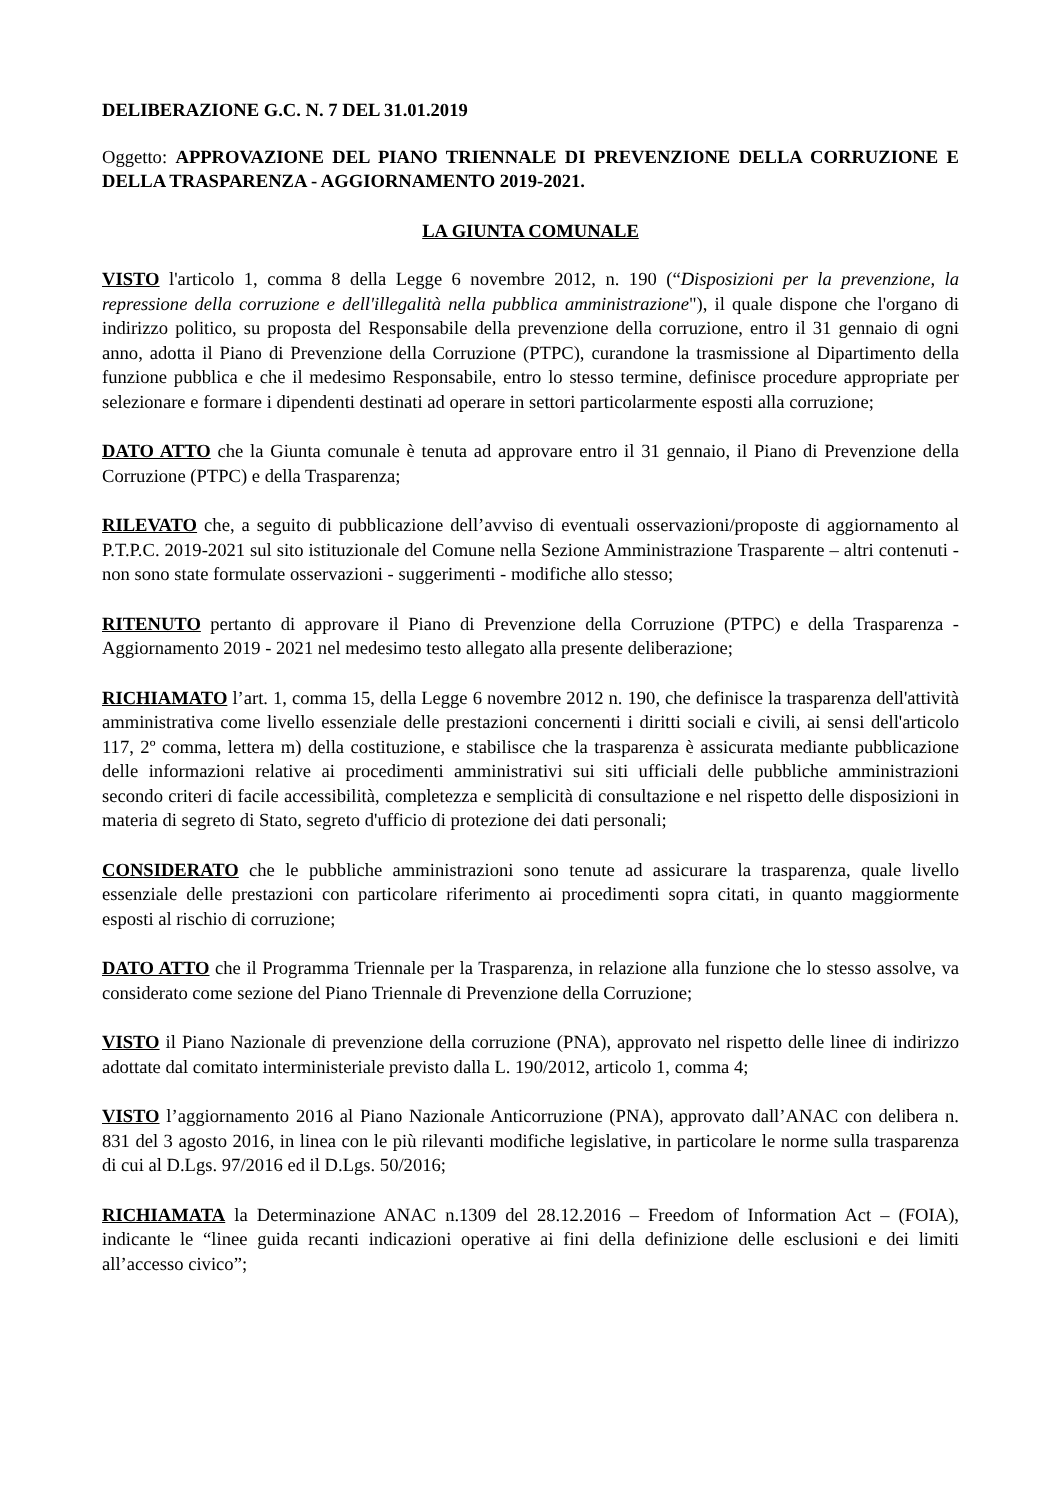DELIBERAZIONE G.C. N. 7 DEL 31.01.2019
Oggetto: APPROVAZIONE DEL PIANO TRIENNALE DI PREVENZIONE DELLA CORRUZIONE E DELLA TRASPARENZA - AGGIORNAMENTO 2019-2021.
LA GIUNTA COMUNALE
VISTO l'articolo 1, comma 8 della Legge 6 novembre 2012, n. 190 (“Disposizioni per la prevenzione, la repressione della corruzione e dell'illegalità nella pubblica amministrazione"), il quale dispone che l'organo di indirizzo politico, su proposta del Responsabile della prevenzione della corruzione, entro il 31 gennaio di ogni anno, adotta il Piano di Prevenzione della Corruzione (PTPC), curandone la trasmissione al Dipartimento della funzione pubblica e che il medesimo Responsabile, entro lo stesso termine, definisce procedure appropriate per selezionare e formare i dipendenti destinati ad operare in settori particolarmente esposti alla corruzione;
DATO ATTO che la Giunta comunale è tenuta ad approvare entro il 31 gennaio, il Piano di Prevenzione della Corruzione (PTPC) e della Trasparenza;
RILEVATO che, a seguito di pubblicazione dell’avviso di eventuali osservazioni/proposte di aggiornamento al P.T.P.C. 2019-2021 sul sito istituzionale del Comune nella Sezione Amministrazione Trasparente – altri contenuti - non sono state formulate osservazioni - suggerimenti - modifiche allo stesso;
RITENUTO pertanto di approvare il Piano di Prevenzione della Corruzione (PTPC) e della Trasparenza - Aggiornamento 2019 - 2021 nel medesimo testo allegato alla presente deliberazione;
RICHIAMATO l’art. 1, comma 15, della Legge 6 novembre 2012 n. 190, che definisce la trasparenza dell'attività amministrativa come livello essenziale delle prestazioni concernenti i diritti sociali e civili, ai sensi dell'articolo 117, 2º comma, lettera m) della costituzione, e stabilisce che la trasparenza è assicurata mediante pubblicazione delle informazioni relative ai procedimenti amministrativi sui siti ufficiali delle pubbliche amministrazioni secondo criteri di facile accessibilità, completezza e semplicità di consultazione e nel rispetto delle disposizioni in materia di segreto di Stato, segreto d'ufficio di protezione dei dati personali;
CONSIDERATO che le pubbliche amministrazioni sono tenute ad assicurare la trasparenza, quale livello essenziale delle prestazioni con particolare riferimento ai procedimenti sopra citati, in quanto maggiormente esposti al rischio di corruzione;
DATO ATTO che il Programma Triennale per la Trasparenza, in relazione alla funzione che lo stesso assolve, va considerato come sezione del Piano Triennale di Prevenzione della Corruzione;
VISTO il Piano Nazionale di prevenzione della corruzione (PNA), approvato nel rispetto delle linee di indirizzo adottate dal comitato interministeriale previsto dalla L. 190/2012, articolo 1, comma 4;
VISTO l’aggiornamento 2016 al Piano Nazionale Anticorruzione (PNA), approvato dall’ANAC con delibera n. 831 del 3 agosto 2016, in linea con le più rilevanti modifiche legislative, in particolare le norme sulla trasparenza di cui al D.Lgs. 97/2016 ed il D.Lgs. 50/2016;
RICHIAMATA la Determinazione ANAC n.1309 del 28.12.2016 – Freedom of Information Act – (FOIA), indicante le “linee guida recanti indicazioni operative ai fini della definizione delle esclusioni e dei limiti all’accesso civico”;